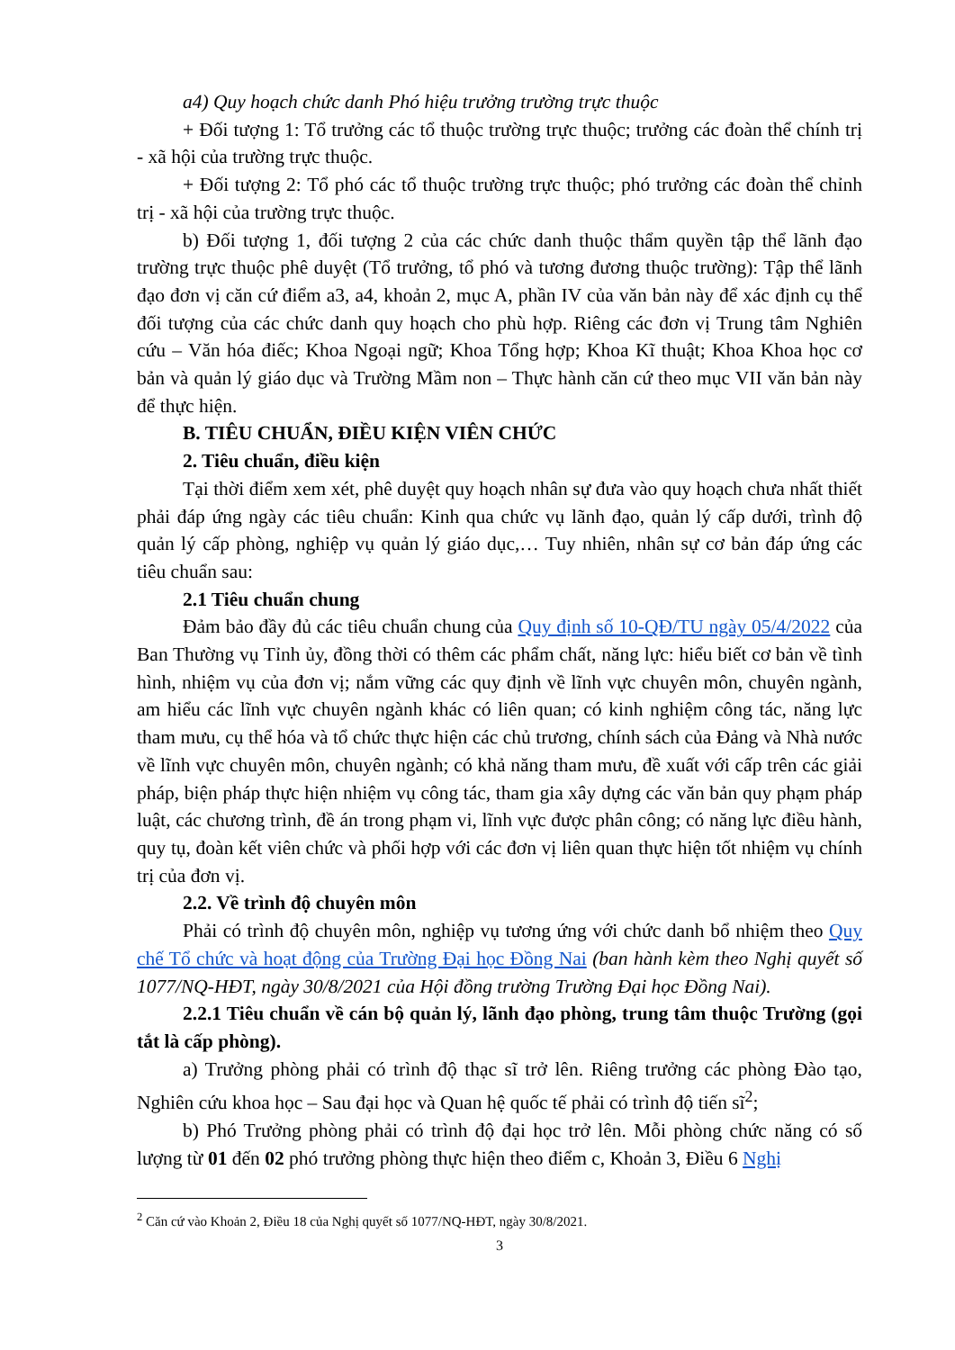a4) Quy hoạch chức danh Phó hiệu trưởng trường trực thuộc
+ Đối tượng 1: Tổ trưởng các tổ thuộc trường trực thuộc; trưởng các đoàn thể chính trị - xã hội của trường trực thuộc.
+ Đối tượng 2: Tổ phó các tổ thuộc trường trực thuộc; phó trưởng các đoàn thể chỉnh trị - xã hội của trường trực thuộc.
b) Đối tượng 1, đối tượng 2 của các chức danh thuộc thẩm quyền tập thể lãnh đạo trường trực thuộc phê duyệt (Tổ trưởng, tổ phó và tương đương thuộc trường): Tập thể lãnh đạo đơn vị căn cứ điểm a3, a4, khoản 2, mục A, phần IV của văn bản này để xác định cụ thể đối tượng của các chức danh quy hoạch cho phù hợp. Riêng các đơn vị Trung tâm Nghiên cứu – Văn hóa điếc; Khoa Ngoại ngữ; Khoa Tổng hợp; Khoa Kĩ thuật; Khoa Khoa học cơ bản và quản lý giáo dục và Trường Mầm non – Thực hành căn cứ theo mục VII văn bản này để thực hiện.
B. TIÊU CHUẨN, ĐIỀU KIỆN VIÊN CHỨC
2. Tiêu chuẩn, điều kiện
Tại thời điểm xem xét, phê duyệt quy hoạch nhân sự đưa vào quy hoạch chưa nhất thiết phải đáp ứng ngày các tiêu chuẩn: Kinh qua chức vụ lãnh đạo, quản lý cấp dưới, trình độ quản lý cấp phòng, nghiệp vụ quản lý giáo dục,… Tuy nhiên, nhân sự cơ bản đáp ứng các tiêu chuẩn sau:
2.1 Tiêu chuẩn chung
Đảm bảo đầy đủ các tiêu chuẩn chung của Quy định số 10-QĐ/TU ngày 05/4/2022 của Ban Thường vụ Tỉnh ủy, đồng thời có thêm các phẩm chất, năng lực: hiểu biết cơ bản về tình hình, nhiệm vụ của đơn vị; nắm vững các quy định về lĩnh vực chuyên môn, chuyên ngành, am hiểu các lĩnh vực chuyên ngành khác có liên quan; có kinh nghiệm công tác, năng lực tham mưu, cụ thể hóa và tổ chức thực hiện các chủ trương, chính sách của Đảng và Nhà nước về lĩnh vực chuyên môn, chuyên ngành; có khả năng tham mưu, đề xuất với cấp trên các giải pháp, biện pháp thực hiện nhiệm vụ công tác, tham gia xây dựng các văn bản quy phạm pháp luật, các chương trình, đề án trong phạm vi, lĩnh vực được phân công; có năng lực điều hành, quy tụ, đoàn kết viên chức và phối hợp với các đơn vị liên quan thực hiện tốt nhiệm vụ chính trị của đơn vị.
2.2. Về trình độ chuyên môn
Phải có trình độ chuyên môn, nghiệp vụ tương ứng với chức danh bổ nhiệm theo Quy chế Tổ chức và hoạt động của Trường Đại học Đồng Nai (ban hành kèm theo Nghị quyết số 1077/NQ-HĐT, ngày 30/8/2021 của Hội đồng trường Trường Đại học Đồng Nai).
2.2.1 Tiêu chuẩn về cán bộ quản lý, lãnh đạo phòng, trung tâm thuộc Trường (gọi tắt là cấp phòng).
a) Trưởng phòng phải có trình độ thạc sĩ trở lên. Riêng trưởng các phòng Đào tạo, Nghiên cứu khoa học – Sau đại học và Quan hệ quốc tế phải có trình độ tiến sĩ<sup>2</sup>;
b) Phó Trưởng phòng phải có trình độ đại học trở lên. Mỗi phòng chức năng có số lượng từ 01 đến 02 phó trưởng phòng thực hiện theo điểm c, Khoản 3, Điều 6 Nghị
<sup>2</sup> Căn cứ vào Khoản 2, Điều 18 của Nghị quyết số 1077/NQ-HĐT, ngày 30/8/2021.
3